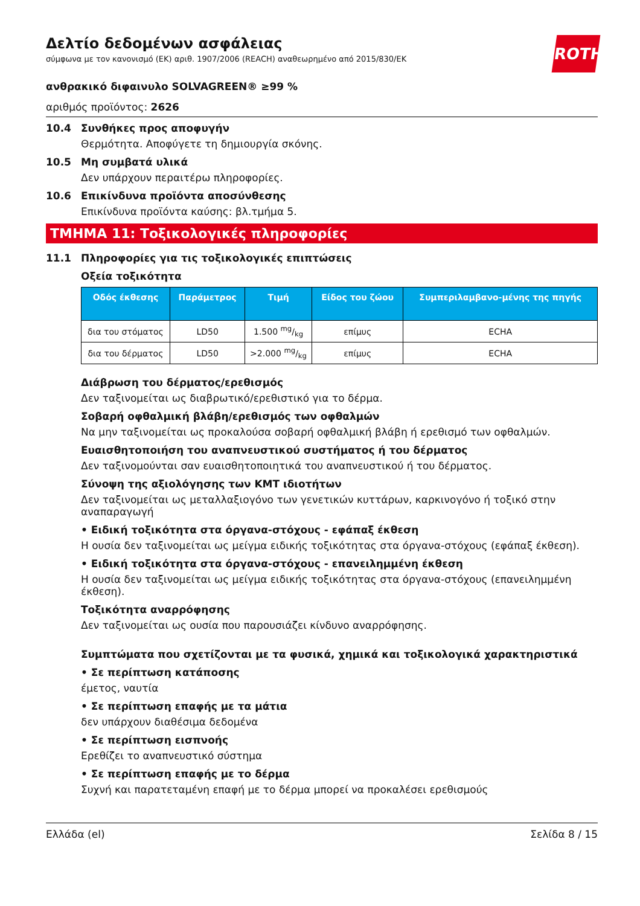ROTH
Δελτίο δεδομένων ασφάλειας
σύμφωνα με τον κανονισμό (ΕΚ) αριθ. 1907/2006 (REACH) αναθεωρημένο από 2015/830/ΕΚ
ανθρακικό διφαινυλο SOLVAGREEN® ≥99 %
αριθμός προϊόντος: 2626
10.4 Συνθήκες προς αποφυγήν
Θερμότητα. Αποφύγετε τη δημιουργία σκόνης.
10.5 Μη συμβατά υλικά
Δεν υπάρχουν περαιτέρω πληροφορίες.
10.6 Επικίνδυνα προϊόντα αποσύνθεσης
Επικίνδυνα προϊόντα καύσης: βλ.τμήμα 5.
ΤΜΗΜΑ 11: Τοξικολογικές πληροφορίες
11.1 Πληροφορίες για τις τοξικολογικές επιπτώσεις
Οξεία τοξικότητα
| Οδός έκθεσης | Παράμετρος | Τιμή | Είδος του ζώου | Συμπεριλαμβανο-μένης της πηγής |
| --- | --- | --- | --- | --- |
| δια του στόματος | LD50 | 1.500 mg/kg | επίμυς | ECHA |
| δια του δέρματος | LD50 | >2.000 mg/kg | επίμυς | ECHA |
Διάβρωση του δέρματος/ερεθισμός
Δεν ταξινομείται ως διαβρωτικό/ερεθιστικό για το δέρμα.
Σοβαρή οφθαλμική βλάβη/ερεθισμός των οφθαλμών
Να μην ταξινομείται ως προκαλούσα σοβαρή οφθαλμική βλάβη ή ερεθισμό των οφθαλμών.
Ευαισθητοποιήση του αναπνευστικού συστήματος ή του δέρματος
Δεν ταξινομούνται σαν ευαισθητοποιητικά του αναπνευστικού ή του δέρματος.
Σύνοψη της αξιολόγησης των ΚΜΤ ιδιοτήτων
Δεν ταξινομείται ως μεταλλαξιογόνο των γενετικών κυττάρων, καρκινογόνο ή τοξικό στην αναπαραγωγή
• Ειδική τοξικότητα στα όργανα-στόχους - εφάπαξ έκθεση
Η ουσία δεν ταξινομείται ως μείγμα ειδικής τοξικότητας στα όργανα-στόχους (εφάπαξ έκθεση).
• Ειδική τοξικότητα στα όργανα-στόχους - επανειλημμένη έκθεση
Η ουσία δεν ταξινομείται ως μείγμα ειδικής τοξικότητας στα όργανα-στόχους (επανειλημμένη έκθεση).
Τοξικότητα αναρρόφησης
Δεν ταξινομείται ως ουσία που παρουσιάζει κίνδυνο αναρρόφησης.
Συμπτώματα που σχετίζονται με τα φυσικά, χημικά και τοξικολογικά χαρακτηριστικά
• Σε περίπτωση κατάποσης
έμετος, ναυτία
• Σε περίπτωση επαφής με τα μάτια
δεν υπάρχουν διαθέσιμα δεδομένα
• Σε περίπτωση εισπνοής
Ερεθίζει το αναπνευστικό σύστημα
• Σε περίπτωση επαφής με το δέρμα
Συχνή και παρατεταμένη επαφή με το δέρμα μπορεί να προκαλέσει ερεθισμούς
Ελλάδα (el) Σελίδα 8 / 15